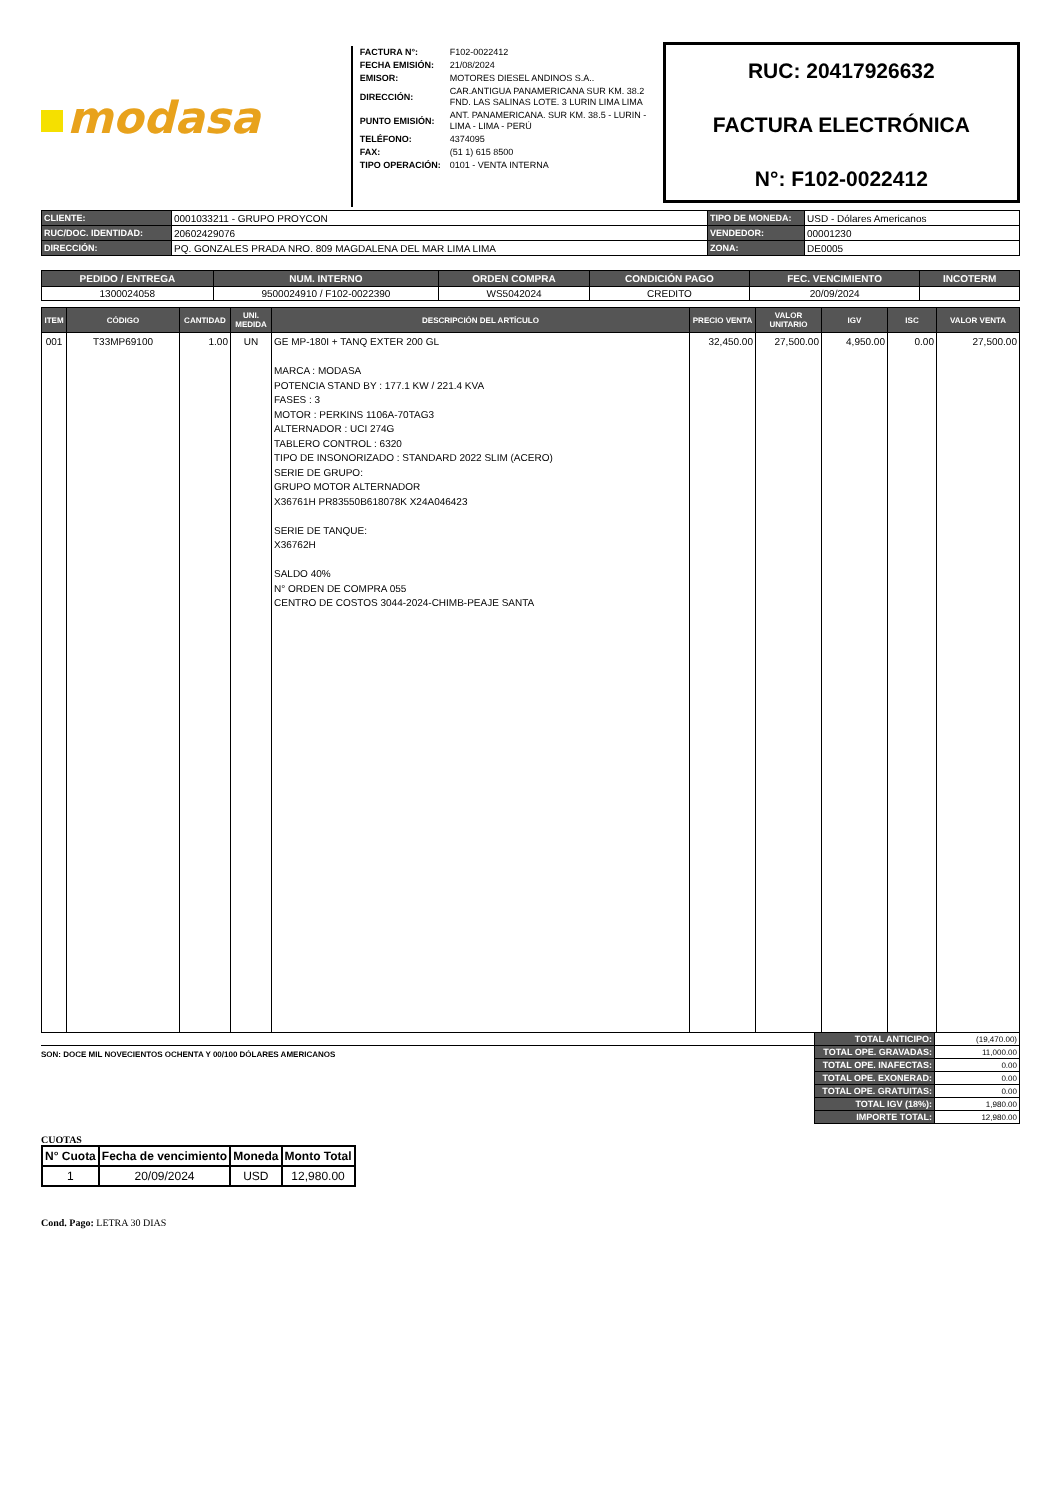modasa
| FACTURA N°: | F102-0022412 |
| FECHA EMISIÓN: | 21/08/2024 |
| EMISOR: | MOTORES DIESEL ANDINOS S.A.. |
| DIRECCIÓN: | CAR.ANTIGUA PANAMERICANA SUR KM. 38.2 FND. LAS SALINAS LOTE. 3 LURIN LIMA LIMA |
| PUNTO EMISIÓN: | ANT. PANAMERICANA. SUR KM. 38.5 - LURIN - LIMA - LIMA - PERÚ |
| TELÉFONO: | 4374095 |
| FAX: | (51 1) 615 8500 |
| TIPO OPERACIÓN: | 0101 - VENTA INTERNA |
RUC: 20417926632
FACTURA ELECTRÓNICA
N°: F102-0022412
| CLIENTE: | 0001033211 - GRUPO PROYCON | TIPO DE MONEDA: | USD - Dólares Americanos |
| RUC/DOC. IDENTIDAD: | 20602429076 | VENDEDOR: | 00001230 |
| DIRECCIÓN: | PQ. GONZALES PRADA NRO. 809 MAGDALENA DEL MAR LIMA LIMA | ZONA: | DE0005 |
| PEDIDO / ENTREGA | NUM. INTERNO | ORDEN COMPRA | CONDICIÓN PAGO | FEC. VENCIMIENTO | INCOTERM |
| --- | --- | --- | --- | --- | --- |
| 1300024058 | 9500024910 / F102-0022390 | WS5042024 | CREDITO | 20/09/2024 | |
| ITEM | CÓDIGO | CANTIDAD | UNI. MEDIDA | DESCRIPCIÓN DEL ARTÍCULO | PRECIO VENTA | VALOR UNITARIO | IGV | ISC | VALOR VENTA |
| --- | --- | --- | --- | --- | --- | --- | --- | --- | --- |
| 001 | T33MP69100 | 1.00 | UN | GE MP-180I + TANQ EXTER 200 GL MARCA : MODASA POTENCIA STAND BY : 177.1 KW / 221.4 KVA FASES : 3 MOTOR : PERKINS 1106A-70TAG3 ALTERNADOR : UCI 274G TABLERO CONTROL : 6320 TIPO DE INSONORIZADO : STANDARD 2022 SLIM (ACERO) SERIE DE GRUPO: GRUPO MOTOR ALTERNADOR X36761H PR83550B618078K X24A046423 SERIE DE TANQUE: X36762H SALDO 40% N° ORDEN DE COMPRA 055 CENTRO DE COSTOS 3044-2024-CHIMB-PEAJE SANTA | 32,450.00 | 27,500.00 | 4,950.00 | 0.00 | 27,500.00 |
SON: DOCE MIL NOVECIENTOS OCHENTA Y 00/100 DÓLARES AMERICANOS
| TOTAL ANTICIPO: | (19,470.00) |
| TOTAL OPE. GRAVADAS: | 11,000.00 |
| TOTAL OPE. INAFECTAS: | 0.00 |
| TOTAL OPE. EXONERAD: | 0.00 |
| TOTAL OPE. GRATUITAS: | 0.00 |
| TOTAL IGV (18%): | 1,980.00 |
| IMPORTE TOTAL: | 12,980.00 |
CUOTAS
| N° Cuota | Fecha de vencimiento | Moneda | Monto Total |
| --- | --- | --- | --- |
| 1 | 20/09/2024 | USD | 12,980.00 |
Cond. Pago: LETRA 30 DIAS